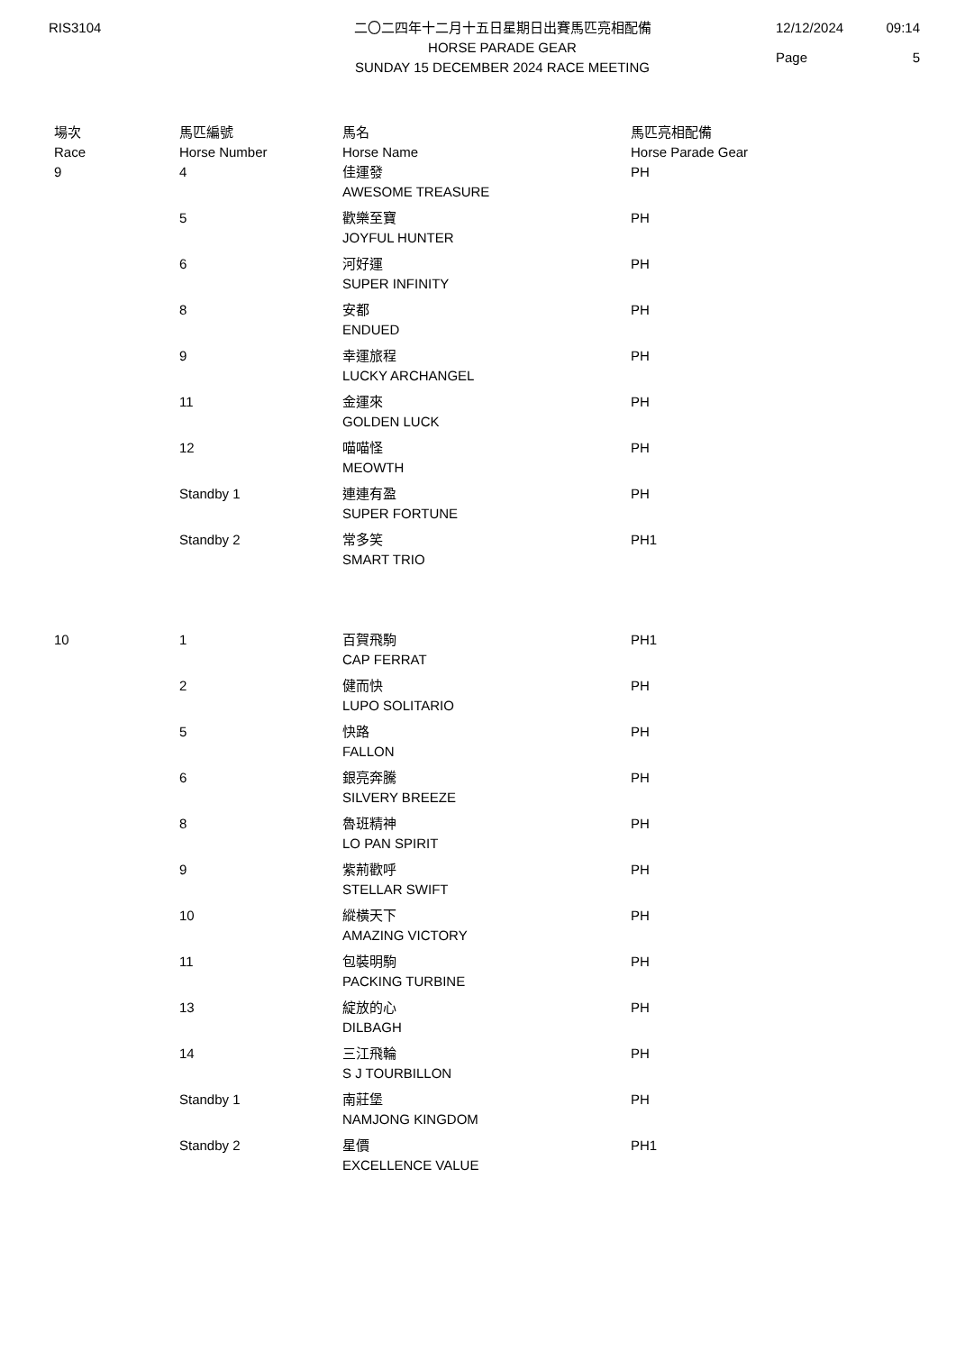RIS3104 二〇二四年十二月十五日星期日出賽馬匹亮相配備
HORSE PARADE GEAR
SUNDAY 15 DECEMBER 2024 RACE MEETING
12/12/2024 09:14 Page 5
| 場次 Race | 馬匹編號 Horse Number | 馬名 Horse Name | 馬匹亮相配備 Horse Parade Gear |
| --- | --- | --- | --- |
| 9 | 4 | 佳運發 AWESOME TREASURE | PH |
| | 5 | 歡樂至寶 JOYFUL HUNTER | PH |
| | 6 | 河好運 SUPER INFINITY | PH |
| | 8 | 安都 ENDUED | PH |
| | 9 | 幸運旅程 LUCKY ARCHANGEL | PH |
| | 11 | 金運來 GOLDEN LUCK | PH |
| | 12 | 喵喵怪 MEOWTH | PH |
| | Standby 1 | 連連有盈 SUPER FORTUNE | PH |
| | Standby 2 | 常多笑 SMART TRIO | PH1 |
| 10 | 1 | 百賀飛駒 CAP FERRAT | PH1 |
| | 2 | 健而快 LUPO SOLITARIO | PH |
| | 5 | 快路 FALLON | PH |
| | 6 | 銀亮奔騰 SILVERY BREEZE | PH |
| | 8 | 魯班精神 LO PAN SPIRIT | PH |
| | 9 | 紫荊歡呼 STELLAR SWIFT | PH |
| | 10 | 縱橫天下 AMAZING VICTORY | PH |
| | 11 | 包裝明駒 PACKING TURBINE | PH |
| | 13 | 綻放的心 DILBAGH | PH |
| | 14 | 三江飛輪 S J TOURBILLON | PH |
| | Standby 1 | 南莊堡 NAMJONG KINGDOM | PH |
| | Standby 2 | 星價 EXCELLENCE VALUE | PH1 |